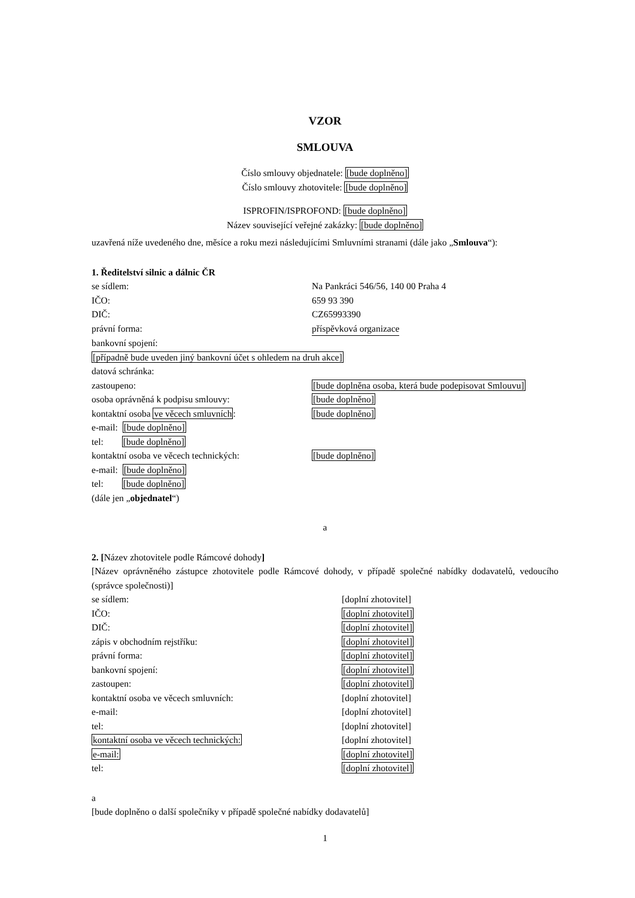VZOR
SMLOUVA
Číslo smlouvy objednatele: [bude doplněno]
Číslo smlouvy zhotovitele: [bude doplněno]
ISPROFIN/ISPROFOND: [bude doplněno]
Název související veřejné zakázky: [bude doplněno]
uzavřená níže uvedeného dne, měsíce a roku mezi následujícími Smluvními stranami (dále jako „Smlouva“):
1. Ředitelství silnic a dálnic ČR
se sídlem: Na Pankráci 546/56, 140 00 Praha 4
IČO: 659 93 390
DIČ: CZ65993390
právní forma: příspěvková organizace
bankovní spojení:
[případně bude uveden jiný bankovní účet s ohledem na druh akce]
datová schránka:
zastoupeno: [bude doplněna osoba, která bude podepisovat Smlouvu]
osoba oprávněná k podpisu smlouvy: [bude doplněno]
kontaktní osoba ve věcech smluvních: [bude doplněno]
e-mail: [bude doplněno]
tel: [bude doplněno]
kontaktní osoba ve věcech technických: [bude doplněno]
e-mail: [bude doplněno]
tel: [bude doplněno]
(dále jen „objednatel“)
a
2. [Název zhotovitele podle Rámcové dohody]
[Název oprávněného zástupce zhotovitele podle Rámcové dohody, v případě společné nabídky dodavatelů, vedoucího (správce společnosti)]
se sídlem: [doplní zhotovitel]
IČO: [doplní zhotovitel]
DIČ: [doplní zhotovitel]
zápis v obchodním rejstříku: [doplní zhotovitel]
právní forma: [doplní zhotovitel]
bankovní spojení: [doplní zhotovitel]
zastoupen: [doplní zhotovitel]
kontaktní osoba ve věcech smluvních: [doplní zhotovitel]
e-mail: [doplní zhotovitel]
tel: [doplní zhotovitel]
kontaktní osoba ve věcech technických: [doplní zhotovitel]
e-mail: [doplní zhotovitel]
tel: [doplní zhotovitel]
a
[bude doplněno o další společníky v případě společné nabídky dodavatelů]
1